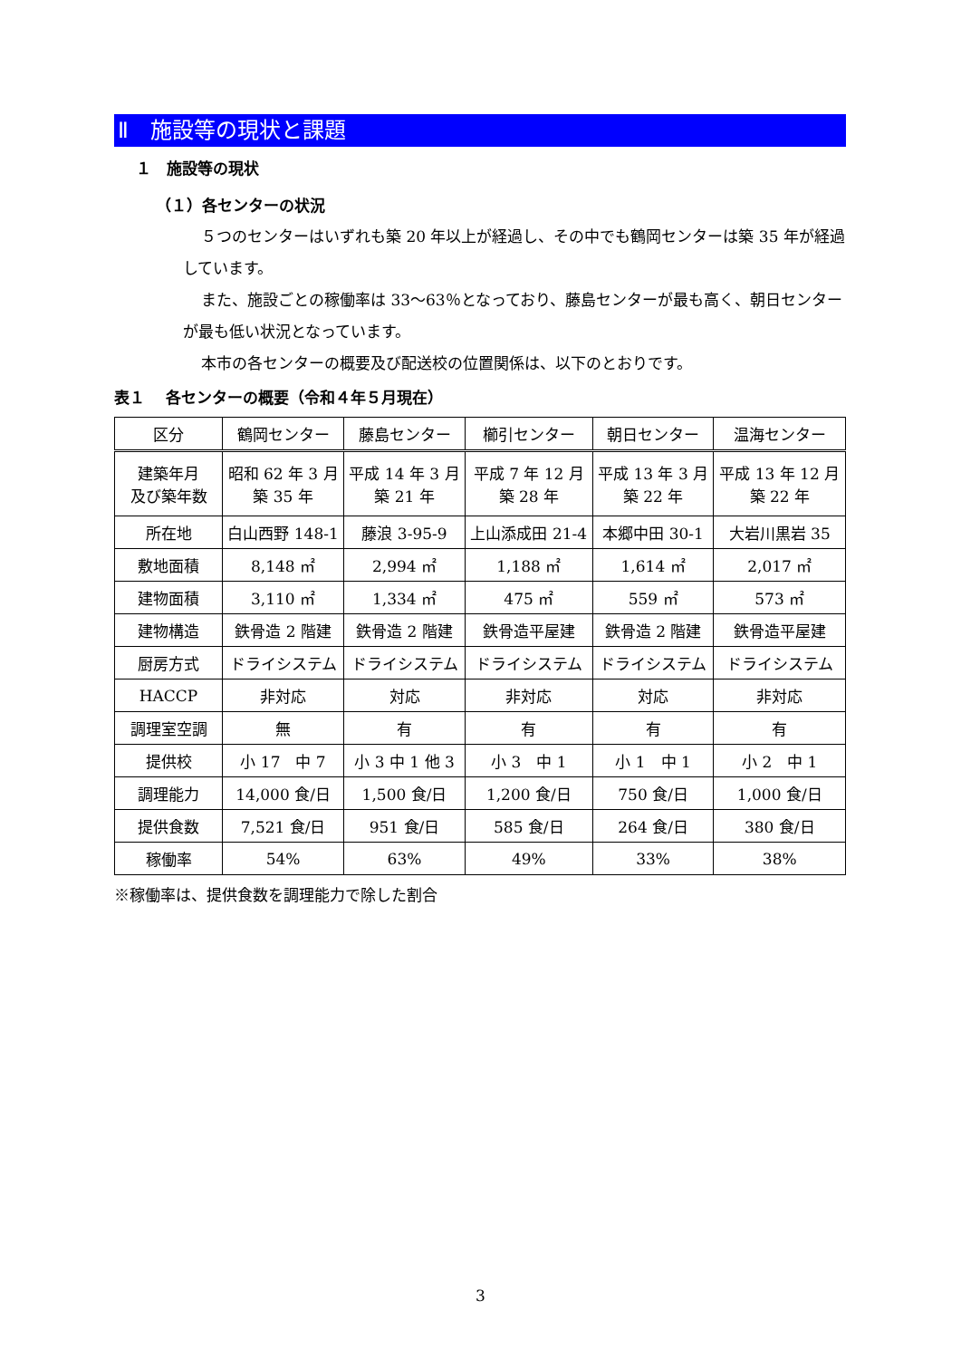Ⅱ　施設等の現状と課題
１　施設等の現状
（１）各センターの状況
５つのセンターはいずれも築 20 年以上が経過し、その中でも鶴岡センターは築 35 年が経過しています。
また、施設ごとの稼働率は 33～63％となっており、藤島センターが最も高く、朝日センターが最も低い状況となっています。
本市の各センターの概要及び配送校の位置関係は、以下のとおりです。
表１　 各センターの概要（令和４年５月現在）
| 区分 | 鶴岡センター | 藤島センター | 櫛引センター | 朝日センター | 温海センター |
| --- | --- | --- | --- | --- | --- |
| 建築年月 及び築年数 | 昭和 62 年 3 月 築 35 年 | 平成 14 年 3 月 築 21 年 | 平成 7 年 12 月 築 28 年 | 平成 13 年 3 月 築 22 年 | 平成 13 年 12 月 築 22 年 |
| 所在地 | 白山西野 148-1 | 藤浪 3-95-9 | 上山添成田 21-4 | 本郷中田 30-1 | 大岩川黒岩 35 |
| 敷地面積 | 8,148 ㎡ | 2,994 ㎡ | 1,188 ㎡ | 1,614 ㎡ | 2,017 ㎡ |
| 建物面積 | 3,110 ㎡ | 1,334 ㎡ | 475 ㎡ | 559 ㎡ | 573 ㎡ |
| 建物構造 | 鉄骨造 2 階建 | 鉄骨造 2 階建 | 鉄骨造平屋建 | 鉄骨造 2 階建 | 鉄骨造平屋建 |
| 厨房方式 | ドライシステム | ドライシステム | ドライシステム | ドライシステム | ドライシステム |
| HACCP | 非対応 | 対応 | 非対応 | 対応 | 非対応 |
| 調理室空調 | 無 | 有 | 有 | 有 | 有 |
| 提供校 | 小 17 中 7 | 小 3 中 1 他 3 | 小 3 中 1 | 小 1 中 1 | 小 2 中 1 |
| 調理能力 | 14,000 食/日 | 1,500 食/日 | 1,200 食/日 | 750 食/日 | 1,000 食/日 |
| 提供食数 | 7,521 食/日 | 951 食/日 | 585 食/日 | 264 食/日 | 380 食/日 |
| 稼働率 | 54% | 63% | 49% | 33% | 38% |
※稼働率は、提供食数を調理能力で除した割合
3